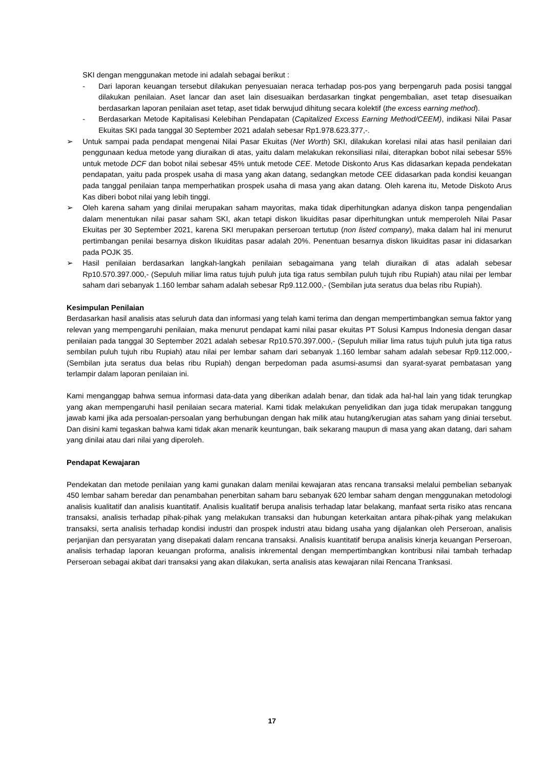SKI dengan menggunakan metode ini adalah sebagai berikut :
- Dari laporan keuangan tersebut dilakukan penyesuaian neraca terhadap pos-pos yang berpengaruh pada posisi tanggal dilakukan penilaian. Aset lancar dan aset lain disesuaikan berdasarkan tingkat pengembalian, aset tetap disesuaikan berdasarkan laporan penilaian aset tetap, aset tidak berwujud dihitung secara kolektif (the excess earning method).
- Berdasarkan Metode Kapitalisasi Kelebihan Pendapatan (Capitalized Excess Earning Method/CEEM), indikasi Nilai Pasar Ekuitas SKI pada tanggal 30 September 2021 adalah sebesar Rp1.978.623.377,-.
➢ Untuk sampai pada pendapat mengenai Nilai Pasar Ekuitas (Net Worth) SKI, dilakukan korelasi nilai atas hasil penilaian dari penggunaan kedua metode yang diuraikan di atas, yaitu dalam melakukan rekonsiliasi nilai, diterapkan bobot nilai sebesar 55% untuk metode DCF dan bobot nilai sebesar 45% untuk metode CEE. Metode Diskonto Arus Kas didasarkan kepada pendekatan pendapatan, yaitu pada prospek usaha di masa yang akan datang, sedangkan metode CEE didasarkan pada kondisi keuangan pada tanggal penilaian tanpa memperhatikan prospek usaha di masa yang akan datang. Oleh karena itu, Metode Diskoto Arus Kas diberi bobot nilai yang lebih tinggi.
➢ Oleh karena saham yang dinilai merupakan saham mayoritas, maka tidak diperhitungkan adanya diskon tanpa pengendalian dalam menentukan nilai pasar saham SKI, akan tetapi diskon likuiditas pasar diperhitungkan untuk memperoleh Nilai Pasar Ekuitas per 30 September 2021, karena SKI merupakan perseroan tertutup (non listed company), maka dalam hal ini menurut pertimbangan penilai besarnya diskon likuiditas pasar adalah 20%. Penentuan besarnya diskon likuiditas pasar ini didasarkan pada POJK 35.
➢ Hasil penilaian berdasarkan langkah-langkah penilaian sebagaimana yang telah diuraikan di atas adalah sebesar Rp10.570.397.000,- (Sepuluh miliar lima ratus tujuh puluh juta tiga ratus sembilan puluh tujuh ribu Rupiah) atau nilai per lembar saham dari sebanyak 1.160 lembar saham adalah sebesar Rp9.112.000,- (Sembilan juta seratus dua belas ribu Rupiah).
Kesimpulan Penilaian
Berdasarkan hasil analisis atas seluruh data dan informasi yang telah kami terima dan dengan mempertimbangkan semua faktor yang relevan yang mempengaruhi penilaian, maka menurut pendapat kami nilai pasar ekuitas PT Solusi Kampus Indonesia dengan dasar penilaian pada tanggal 30 September 2021 adalah sebesar Rp10.570.397.000,- (Sepuluh miliar lima ratus tujuh puluh juta tiga ratus sembilan puluh tujuh ribu Rupiah) atau nilai per lembar saham dari sebanyak 1.160 lembar saham adalah sebesar Rp9.112.000,- (Sembilan juta seratus dua belas ribu Rupiah) dengan berpedoman pada asumsi-asumsi dan syarat-syarat pembatasan yang terlampir dalam laporan penilaian ini.
Kami menganggap bahwa semua informasi data-data yang diberikan adalah benar, dan tidak ada hal-hal lain yang tidak terungkap yang akan mempengaruhi hasil penilaian secara material. Kami tidak melakukan penyelidikan dan juga tidak merupakan tanggung jawab kami jika ada persoalan-persoalan yang berhubungan dengan hak milik atau hutang/kerugian atas saham yang diniai tersebut. Dan disini kami tegaskan bahwa kami tidak akan menarik keuntungan, baik sekarang maupun di masa yang akan datang, dari saham yang dinilai atau dari nilai yang diperoleh.
Pendapat Kewajaran
Pendekatan dan metode penilaian yang kami gunakan dalam menilai kewajaran atas rencana transaksi melalui pembelian sebanyak 450 lembar saham beredar dan penambahan penerbitan saham baru sebanyak 620 lembar saham dengan menggunakan metodologi analisis kualitatif dan analisis kuantitatif. Analisis kualitatif berupa analisis terhadap latar belakang, manfaat serta risiko atas rencana transaksi, analisis terhadap pihak-pihak yang melakukan transaksi dan hubungan keterkaitan antara pihak-pihak yang melakukan transaksi, serta analisis terhadap kondisi industri dan prospek industri atau bidang usaha yang dijalankan oleh Perseroan, analisis perjanjian dan persyaratan yang disepakati dalam rencana transaksi. Analisis kuantitatif berupa analisis kinerja keuangan Perseroan, analisis terhadap laporan keuangan proforma, analisis inkremental dengan mempertimbangkan kontribusi nilai tambah terhadap Perseroan sebagai akibat dari transaksi yang akan dilakukan, serta analisis atas kewajaran nilai Rencana Tranksasi.
17